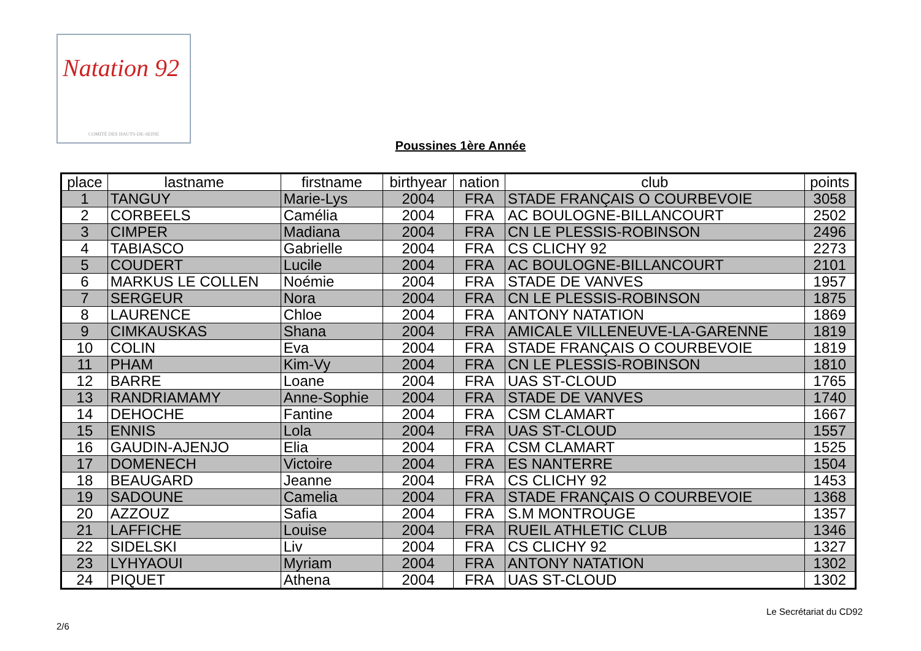Natation 92
COMITÉ DES HAUTS-DE-SEINE
Poussines 1ère Année
| place | lastname | firstname | birthyear | nation | club | points |
| --- | --- | --- | --- | --- | --- | --- |
| 1 | TANGUY | Marie-Lys | 2004 | FRA | STADE FRANÇAIS O COURBEVOIE | 3058 |
| 2 | CORBEELS | Camélia | 2004 | FRA | AC BOULOGNE-BILLANCOURT | 2502 |
| 3 | CIMPER | Madiana | 2004 | FRA | CN LE PLESSIS-ROBINSON | 2496 |
| 4 | TABIASCO | Gabrielle | 2004 | FRA | CS CLICHY 92 | 2273 |
| 5 | COUDERT | Lucile | 2004 | FRA | AC BOULOGNE-BILLANCOURT | 2101 |
| 6 | MARKUS LE COLLEN | Noémie | 2004 | FRA | STADE DE VANVES | 1957 |
| 7 | SERGEUR | Nora | 2004 | FRA | CN LE PLESSIS-ROBINSON | 1875 |
| 8 | LAURENCE | Chloe | 2004 | FRA | ANTONY NATATION | 1869 |
| 9 | CIMKAUSKAS | Shana | 2004 | FRA | AMICALE VILLENEUVE-LA-GARENNE | 1819 |
| 10 | COLIN | Eva | 2004 | FRA | STADE FRANÇAIS O COURBEVOIE | 1819 |
| 11 | PHAM | Kim-Vy | 2004 | FRA | CN LE PLESSIS-ROBINSON | 1810 |
| 12 | BARRE | Loane | 2004 | FRA | UAS ST-CLOUD | 1765 |
| 13 | RANDRIAMAMY | Anne-Sophie | 2004 | FRA | STADE DE VANVES | 1740 |
| 14 | DEHOCHE | Fantine | 2004 | FRA | CSM CLAMART | 1667 |
| 15 | ENNIS | Lola | 2004 | FRA | UAS ST-CLOUD | 1557 |
| 16 | GAUDIN-AJENJO | Elia | 2004 | FRA | CSM CLAMART | 1525 |
| 17 | DOMENECH | Victoire | 2004 | FRA | ES NANTERRE | 1504 |
| 18 | BEAUGARD | Jeanne | 2004 | FRA | CS CLICHY 92 | 1453 |
| 19 | SADOUNE | Camelia | 2004 | FRA | STADE FRANÇAIS O COURBEVOIE | 1368 |
| 20 | AZZOUZ | Safia | 2004 | FRA | S.M MONTROUGE | 1357 |
| 21 | LAFFICHE | Louise | 2004 | FRA | RUEIL ATHLETIC CLUB | 1346 |
| 22 | SIDELSKI | Liv | 2004 | FRA | CS CLICHY 92 | 1327 |
| 23 | LYHYAOUI | Myriam | 2004 | FRA | ANTONY NATATION | 1302 |
| 24 | PIQUET | Athena | 2004 | FRA | UAS ST-CLOUD | 1302 |
Le Secrétariat du CD92
2/6